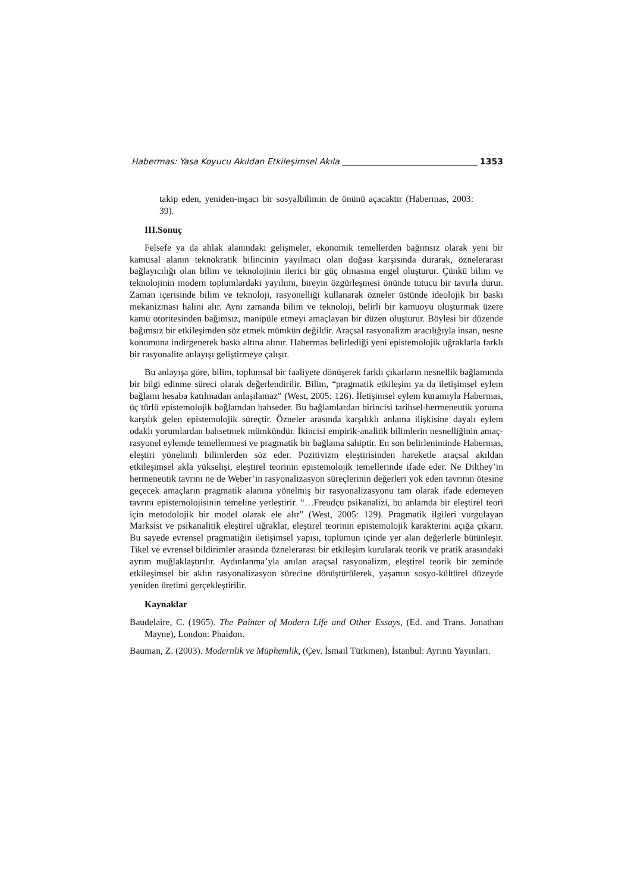Habermas: Yasa Koyucu Akıldan Etkileşimsel Akıla 1353
takip eden, yeniden-inşacı bir sosyalbilimin de önünü açacaktır (Habermas, 2003: 39).
III.Sonuç
Felsefe ya da ahlak alanındaki gelişmeler, ekonomik temellerden bağımsız olarak yeni bir kamusal alanın teknokratik bilincinin yayılmacı olan doğası karşısında durarak, öznelerarası bağlayıcılığı olan bilim ve teknolojinin ilerici bir güç olmasına engel oluşturur. Çünkü bilim ve teknolojinin modern toplumlardaki yayılımı, bireyin özgürleşmesi önünde tutucu bir tavırla durur. Zaman içerisinde bilim ve teknoloji, rasyonelliği kullanarak özneler üstünde ideolojik bir baskı mekanizması halini alır. Aynı zamanda bilim ve teknoloji, belirli bir kamuoyu oluşturmak üzere kamu otoritesinden bağımsız, manipüle etmeyi amaçlayan bir düzen oluşturur. Böylesi bir düzende bağımsız bir etkileşimden söz etmek mümkün değildir. Araçsal rasyonalizm aracılığıyla insan, nesne konumuna indirgenerek baskı altına alınır. Habermas belirlediği yeni epistemolojik uğraklarla farklı bir rasyonalite anlayışı geliştirmeye çalışır.
Bu anlayışa göre, bilim, toplumsal bir faaliyete dönüşerek farklı çıkarların nesnellik bağlamında bir bilgi edinme süreci olarak değerlendirilir. Bilim, “pragmatik etkileşim ya da iletişimsel eylem bağlamı hesaba katılmadan anlaşılamaz” (West, 2005: 126). İletişimsel eylem kuramıyla Habermas, üç türlü epistemolojik bağlamdan bahseder. Bu bağlamlardan birincisi tarihsel-hermeneutik yoruma karşılık gelen epistemolojik süreçtir. Özneler arasında karşılıklı anlama ilişkisine dayalı eylem odaklı yorumlardan bahsetmek mümkündür. İkincisi empirik-analitik bilimlerin nesnelliğinin amaç-rasyonel eylemde temellenmesi ve pragmatik bir bağlama sahiptir. En son belirleniminde Habermas, eleştiri yönelimli bilimlerden söz eder. Pozitivizm eleştirisinden hareketle araçsal akıldan etkileşimsel akla yükselişi, eleştirel teorinin epistemolojik temellerinde ifade eder. Ne Dilthey’in hermeneutik tavrını ne de Weber’in rasyonalizasyon süreçlerinin değerleri yok eden tavrının ötesine geçecek amaçların pragmatik alanına yönelmiş bir rasyonalizasyonu tam olarak ifade edemeyen tavrını epistemolojisinin temeline yerleştirir. “…Freudçu psikanalizi, bu anlamda bir eleştirel teori için metodolojik bir model olarak ele alır” (West, 2005: 129). Pragmatik ilgileri vurgulayan Marksist ve psikanalitik eleştirel uğraklar, eleştirel teorinin epistemolojik karakterini açığa çıkarır. Bu sayede evrensel pragmatiğin iletişimsel yapısı, toplumun içinde yer alan değerlerle bütünleşir. Tikel ve evrensel bildirimler arasında öznelerarası bir etkileşim kurularak teorik ve pratik arasındaki ayrım muğlaklaştırılır. Aydınlanma’yla anılan araçsal rasyonalizm, eleştirel teorik bir zeminde etkileşimsel bir aklın rasyonalizasyon sürecine dönüştürülerek, yaşamın sosyo-kültürel düzeyde yeniden üretimi gerçekleştirilir.
Kaynaklar
Baudelaire, C. (1965). The Painter of Modern Life and Other Essays, (Ed. and Trans. Jonathan Mayne), London: Phaidon.
Bauman, Z. (2003). Modernlik ve Müphemlik, (Çev. İsmail Türkmen), İstanbul: Ayrıntı Yayınları.